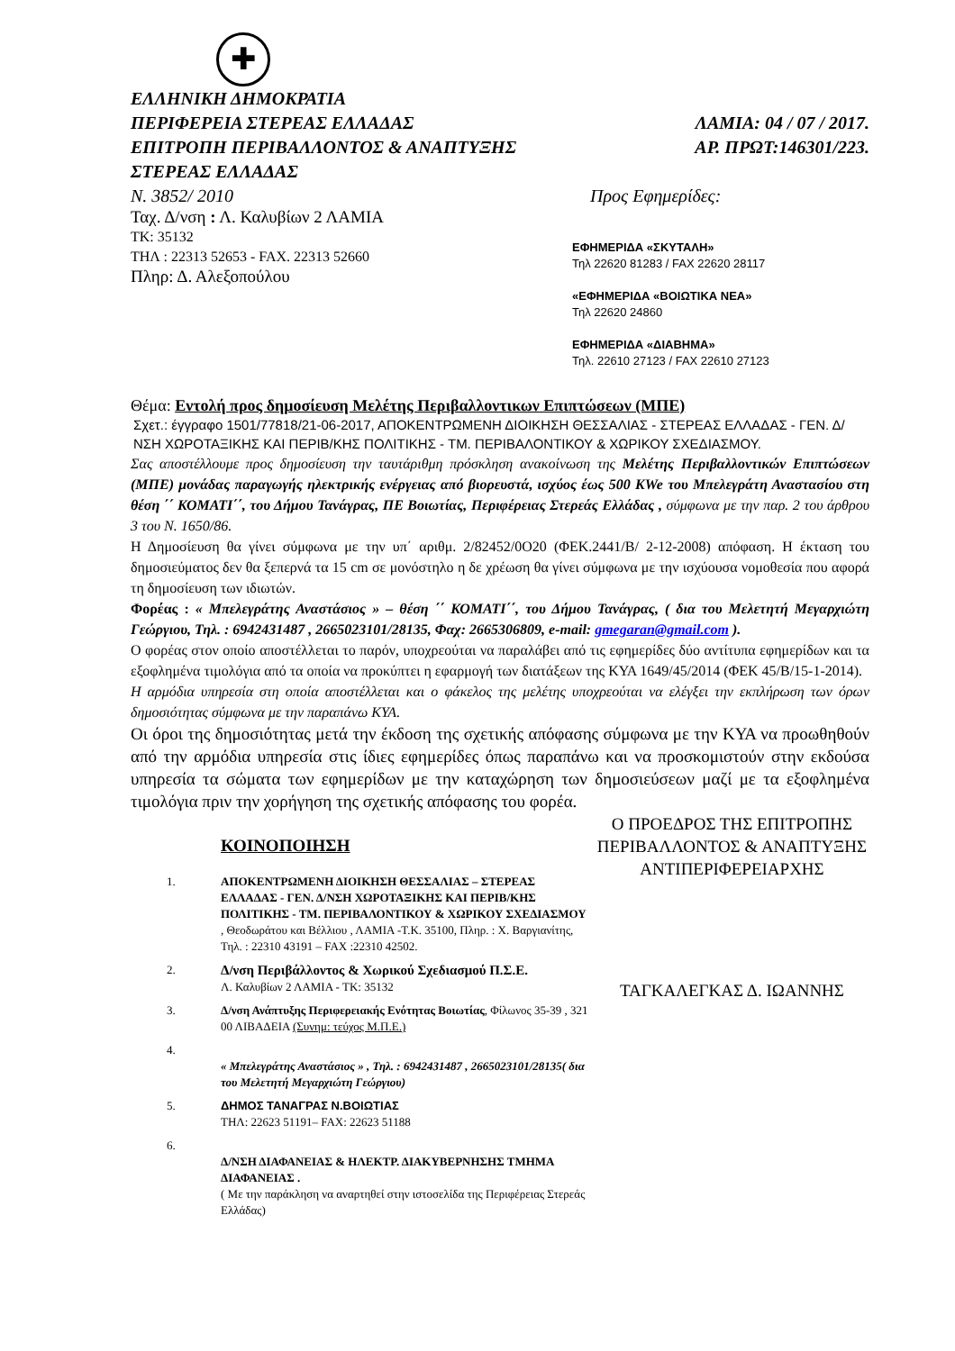✚
ΕΛΛΗΝΙΚΗ ΔΗΜΟΚΡΑΤΙΑ
ΠΕΡΙΦΕΡΕΙΑ ΣΤΕΡΕΑΣ ΕΛΛΑΔΑΣ ΛΑΜΙΑ: 04 / 07 / 2017.
ΕΠΙΤΡΟΠΗ ΠΕΡΙΒΑΛΛΟΝΤΟΣ & ΑΝΑΠΤΥΞΗΣ ΑΡ. ΠΡΩΤ:146301/223.
ΣΤΕΡΕΑΣ ΕΛΛΑΔΑΣ
Ν. 3852/ 2010
Ταχ. Δ/νση : Λ. Καλυβίων 2 ΛΑΜΙΑ
ΤΚ: 35132
ΤΗΛ : 22313 52653 - FAX. 22313 52660
Πληρ: Δ. Αλεξοπούλου
Προς Εφημερίδες:
ΕΦΗΜΕΡΙΔΑ «ΣΚΥΤΑΛΗ»
Τηλ 22620 81283 / FAX 22620 28117
«ΕΦΗΜΕΡΙΔΑ «ΒΟΙΩΤΙΚΑ ΝΕΑ»
Τηλ 22620 24860
ΕΦΗΜΕΡΙΔΑ «ΔΙΑΒΗΜΑ»
Τηλ. 22610 27123 / FAX 22610 27123
Θέμα: Εντολή προς δημοσίευση Μελέτης Περιβαλλοντικων Επιπτώσεων (ΜΠΕ)
Σχετ.: έγγραφο 1501/77818/21-06-2017, ΑΠΟΚΕΝΤΡΩΜΕΝΗ ΔΙΟΙΚΗΣΗ ΘΕΣΣΑΛΙΑΣ - ΣΤΕΡΕΑΣ ΕΛΛΑΔΑΣ - ΓΕΝ. Δ/ΝΣΗ ΧΩΡΟΤΑΞΙΚΗΣ ΚΑΙ ΠΕΡΙΒ/ΚΗΣ ΠΟΛΙΤΙΚΗΣ - ΤΜ. ΠΕΡΙΒΑΛΟΝΤΙΚΟΥ & ΧΩΡΙΚΟΥ ΣΧΕΔΙΑΣΜΟΥ.
Σας αποστέλλουμε προς δημοσίευση την ταυτάριθμη πρόσκληση ανακοίνωση της Μελέτης Περιβαλλοντικών Επιπτώσεων (ΜΠΕ) μονάδας παραγωγής ηλεκτρικής ενέργειας από βιορευστά, ισχύος έως 500 KWe του Μπελεγράτη Αναστασίου στη θέση ΄΄ ΚΟΜΑΤΙ΄΄, του Δήμου Τανάγρας, ΠΕ Βοιωτίας, Περιφέρειας Στερεάς Ελλάδας , σύμφωνα με την παρ. 2 του άρθρου 3 του Ν. 1650/86.
Η Δημοσίευση θα γίνει σύμφωνα με την υπ΄ αριθμ. 2/82452/0Ο20 (ΦΕΚ.2441/Β/ 2-12-2008) απόφαση. Η έκταση του δημοσιεύματος δεν θα ξεπερνά τα 15 cm σε μονόστηλο η δε χρέωση θα γίνει σύμφωνα με την ισχύουσα νομοθεσία που αφορά τη δημοσίευση των ιδιωτών.
Φορέας : « Μπελεγράτης Αναστάσιος » – θέση ΄΄ ΚΟΜΑΤΙ΄΄, του Δήμου Τανάγρας, ( δια του Μελετητή Μεγαρχιώτη Γεώργιου, Τηλ. : 6942431487 , 2665023101/28135, Φαχ: 2665306809, e-mail: gmegaran@gmail.com ).
Ο φορέας στον οποίο αποστέλλεται το παρόν, υποχρεούται να παραλάβει από τις εφημερίδες δύο αντίτυπα εφημερίδων και τα εξοφλημένα τιμολόγια από τα οποία να προκύπτει η εφαρμογή των διατάξεων της ΚΥΑ 1649/45/2014 (ΦΕΚ 45/Β/15-1-2014).
Η αρμόδια υπηρεσία στη οποία αποστέλλεται και ο φάκελος της μελέτης υποχρεούται να ελέγξει την εκπλήρωση των όρων δημοσιότητας σύμφωνα με την παραπάνω ΚΥΑ.
Οι όροι της δημοσιότητας μετά την έκδοση της σχετικής απόφασης σύμφωνα με την ΚΥΑ να προωθηθούν από την αρμόδια υπηρεσία στις ίδιες εφημερίδες όπως παραπάνω και να προσκομιστούν στην εκδούσα υπηρεσία τα σώματα των εφημερίδων με την καταχώρηση των δημοσιεύσεων μαζί με τα εξοφλημένα τιμολόγια πριν την χορήγηση της σχετικής απόφασης του φορέα.
ΚΟΙΝΟΠΟΙΗΣΗ
1. ΑΠΟΚΕΝΤΡΩΜΕΝΗ ΔΙΟΙΚΗΣΗ ΘΕΣΣΑΛΙΑΣ – ΣΤΕΡΕΑΣ ΕΛΛΑΔΑΣ - ΓΕΝ. Δ/ΝΣΗ ΧΩΡΟΤΑΞΙΚΗΣ ΚΑΙ ΠΕΡΙΒ/ΚΗΣ ΠΟΛΙΤΙΚΗΣ - ΤΜ. ΠΕΡΙΒΑΛΟΝΤΙΚΟΥ & ΧΩΡΙΚΟΥ ΣΧΕΔΙΑΣΜΟΥ , Θεοδωράτου και Βέλλιου , ΛΑΜΙΑ -Τ.Κ. 35100, Πληρ. : Χ. Βαργιανίτης, Τηλ. : 22310 43191 – FAX :22310 42502.
2. Δ/νση Περιβάλλοντος & Χωρικού Σχεδιασμού Π.Σ.Ε.
Λ. Καλυβίων 2 ΛΑΜΙΑ - ΤΚ: 35132
3. Δ/νση Ανάπτυξης Περιφερειακής Ενότητας Βοιωτίας, Φίλωνος 35-39 , 321 00 ΛΙΒΑΔΕΙΑ (Συνημ: τεύχος Μ.Π.Ε.)
4.
« Μπελεγράτης Αναστάσιος » , Τηλ. : 6942431487 , 2665023101/28135( δια του Μελετητή Μεγαρχιώτη Γεώργιου)
5. ΔΗΜΟΣ ΤΑΝΑΓΡΑΣ Ν.ΒΟΙΩΤΙΑΣ
ΤΗΛ: 22623 51191– FAX: 22623 51188
6.
Δ/ΝΣΗ ΔΙΑΦΑΝΕΙΑΣ & ΗΛΕΚΤΡ. ΔΙΑΚΥΒΕΡΝΗΣΗΣ ΤΜΗΜΑ ΔΙΑΦΑΝΕΙΑΣ .
( Με την παράκληση να αναρτηθεί στην ιστοσελίδα της Περιφέρειας Στερεάς Ελλάδας)
Ο ΠΡΟΕΔΡΟΣ ΤΗΣ ΕΠΙΤΡΟΠΗΣ ΠΕΡΙΒΑΛΛΟΝΤΟΣ & ΑΝΑΠΤΥΞΗΣ ΑΝΤΙΠΕΡΙΦΕΡΕΙΑΡΧΗΣ
ΤΑΓΚΑΛΕΓΚΑΣ Δ. ΙΩΑΝΝΗΣ